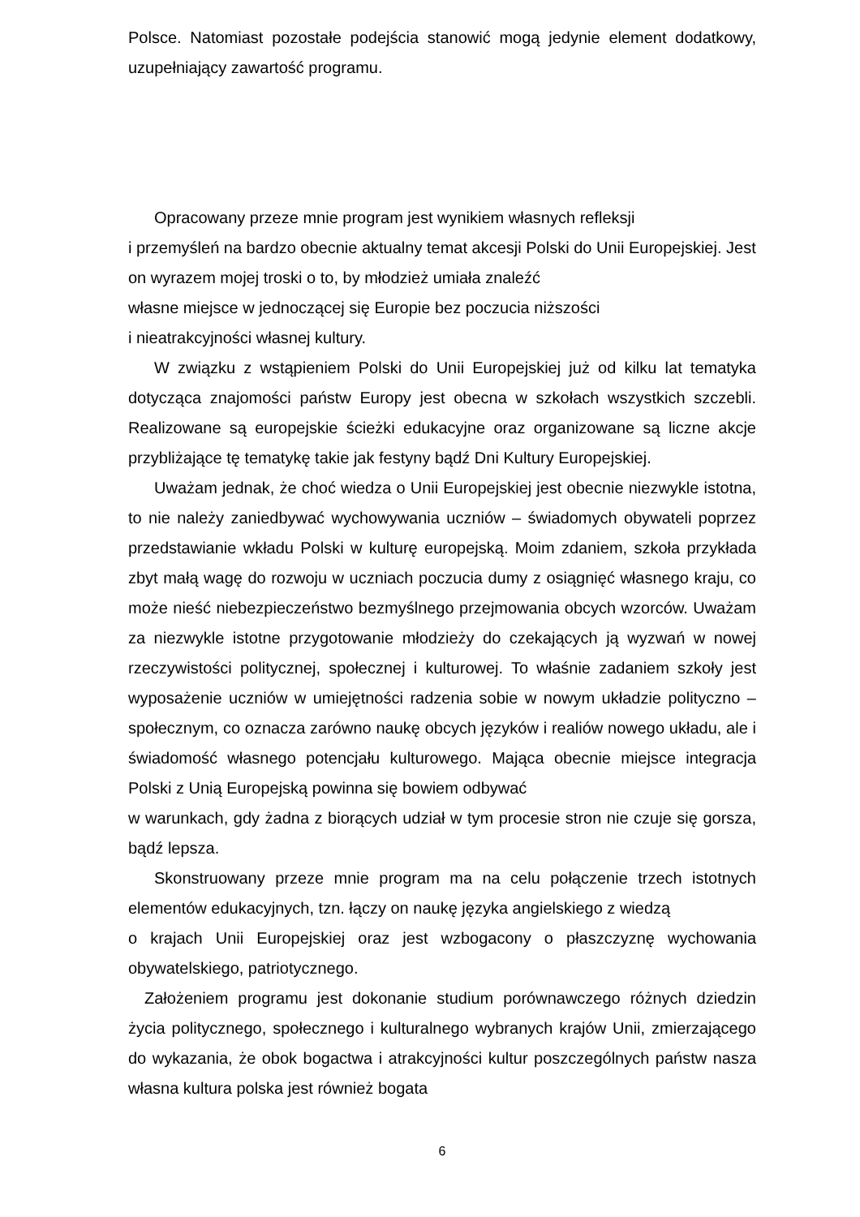Polsce. Natomiast pozostałe podejścia stanowić mogą jedynie element dodatkowy, uzupełniający zawartość programu.
Opracowany przeze mnie program jest wynikiem własnych refleksji
i przemyśleń na bardzo obecnie aktualny temat akcesji Polski do Unii Europejskiej. Jest on wyrazem mojej troski o to, by młodzież umiała znaleźć
własne miejsce w jednoczącej się Europie bez poczucia niższości
i nieatrakcyjności własnej kultury.
W związku z wstąpieniem Polski do Unii Europejskiej już od kilku lat tematyka dotycząca znajomości państw Europy jest obecna w szkołach wszystkich szczebli. Realizowane są europejskie ścieżki edukacyjne oraz organizowane są liczne akcje przybliżające tę tematykę takie jak festyny bądź Dni Kultury Europejskiej.
Uważam jednak, że choć wiedza o Unii Europejskiej jest obecnie niezwykle istotna, to nie należy zaniedbywać wychowywania uczniów – świadomych obywateli poprzez przedstawianie wkładu Polski w kulturę europejską. Moim zdaniem, szkoła przykłada zbyt małą wagę do rozwoju w uczniach poczucia dumy z osiągnięć własnego kraju, co może nieść niebezpieczeństwo bezmyślnego przejmowania obcych wzorców. Uważam za niezwykle istotne przygotowanie młodzieży do czekających ją wyzwań w nowej rzeczywistości politycznej, społecznej i kulturowej. To właśnie zadaniem szkoły jest wyposażenie uczniów w umiejętności radzenia sobie w nowym układzie polityczno – społecznym, co oznacza zarówno naukę obcych języków i realiów nowego układu, ale i świadomość własnego potencjału kulturowego. Mająca obecnie miejsce integracja Polski z Unią Europejską powinna się bowiem odbywać
w warunkach, gdy żadna z biorących udział w tym procesie stron nie czuje się gorsza, bądź lepsza.
Skonstruowany przeze mnie program ma na celu połączenie trzech istotnych elementów edukacyjnych, tzn. łączy on naukę języka angielskiego z wiedzą
o krajach Unii Europejskiej oraz jest wzbogacony o płaszczyznę wychowania obywatelskiego, patriotycznego.
Założeniem programu jest dokonanie studium porównawczego różnych dziedzin życia politycznego, społecznego i kulturalnego wybranych krajów Unii, zmierzającego do wykazania, że obok bogactwa i atrakcyjności kultur poszczególnych państw nasza własna kultura polska jest również bogata
6